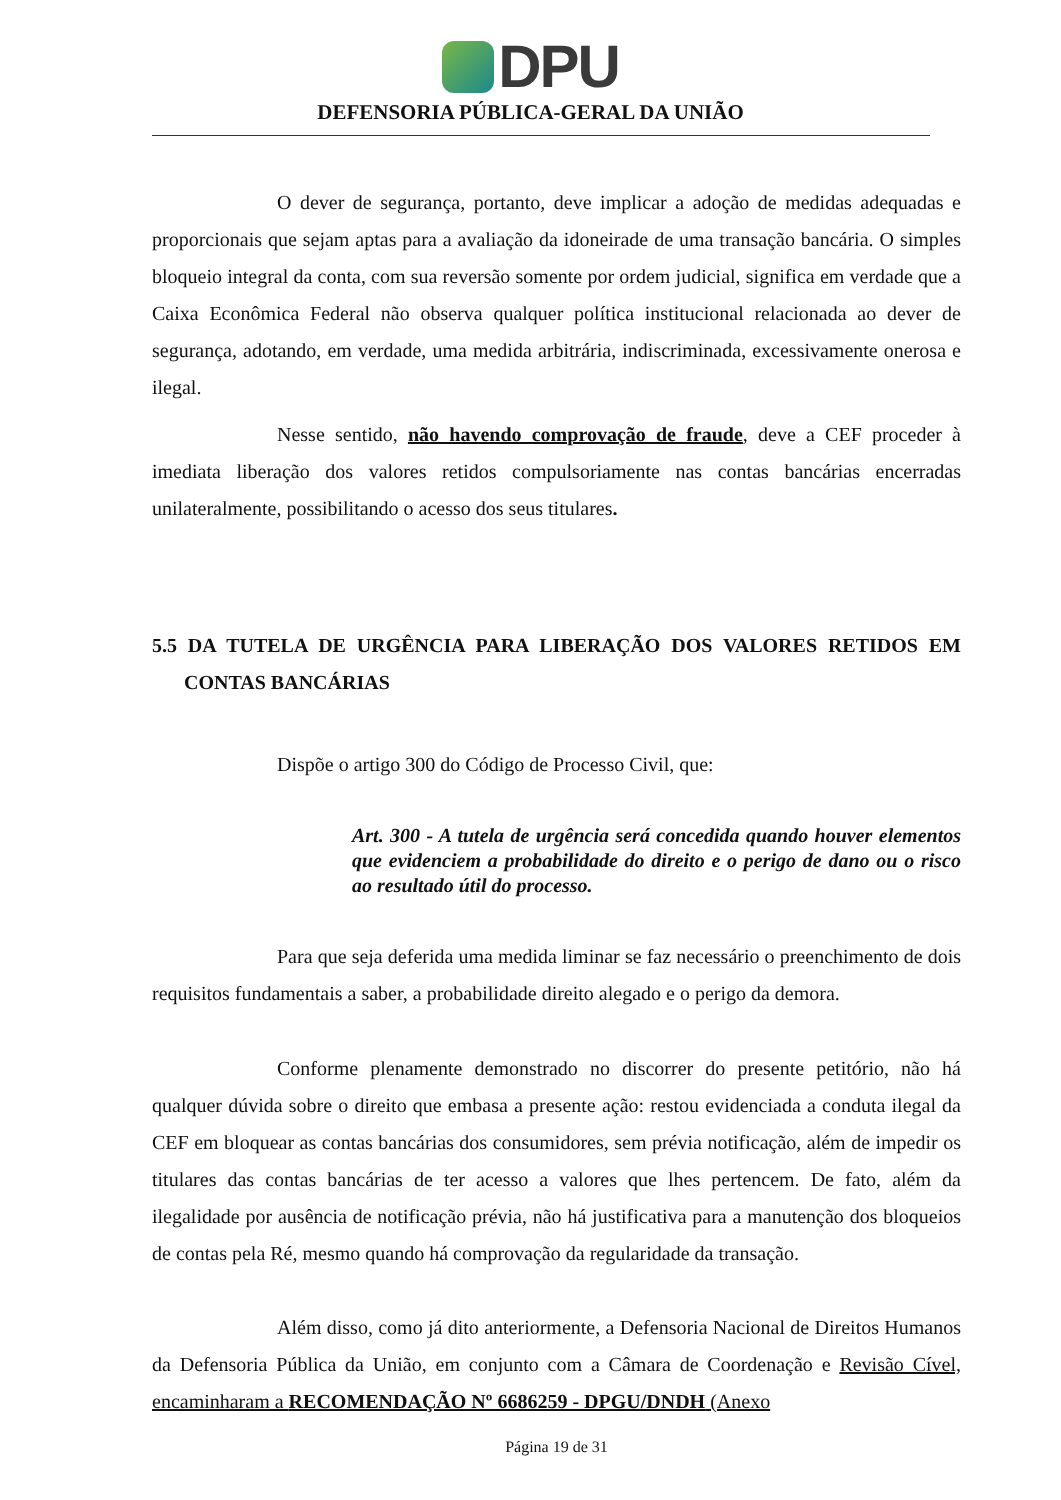DPU
DEFENSORIA PÚBLICA-GERAL DA UNIÃO
O dever de segurança, portanto, deve implicar a adoção de medidas adequadas e proporcionais que sejam aptas para a avaliação da idoneirade de uma transação bancária. O simples bloqueio integral da conta, com sua reversão somente por ordem judicial, significa em verdade que a Caixa Econômica Federal não observa qualquer política institucional relacionada ao dever de segurança, adotando, em verdade, uma medida arbitrária, indiscriminada, excessivamente onerosa e ilegal.
Nesse sentido, não havendo comprovação de fraude, deve a CEF proceder à imediata liberação dos valores retidos compulsoriamente nas contas bancárias encerradas unilateralmente, possibilitando o acesso dos seus titulares.
5.5 DA TUTELA DE URGÊNCIA PARA LIBERAÇÃO DOS VALORES RETIDOS EM CONTAS BANCÁRIAS
Dispõe o artigo 300 do Código de Processo Civil, que:
Art. 300 - A tutela de urgência será concedida quando houver elementos que evidenciem a probabilidade do direito e o perigo de dano ou o risco ao resultado útil do processo.
Para que seja deferida uma medida liminar se faz necessário o preenchimento de dois requisitos fundamentais a saber, a probabilidade direito alegado e o perigo da demora.
Conforme plenamente demonstrado no discorrer do presente petitório, não há qualquer dúvida sobre o direito que embasa a presente ação: restou evidenciada a conduta ilegal da CEF em bloquear as contas bancárias dos consumidores, sem prévia notificação, além de impedir os titulares das contas bancárias de ter acesso a valores que lhes pertencem. De fato, além da ilegalidade por ausência de notificação prévia, não há justificativa para a manutenção dos bloqueios de contas pela Ré, mesmo quando há comprovação da regularidade da transação.
Além disso, como já dito anteriormente, a Defensoria Nacional de Direitos Humanos da Defensoria Pública da União, em conjunto com a Câmara de Coordenação e Revisão Cível, encaminharam a RECOMENDAÇÃO Nº 6686259 - DPGU/DNDH (Anexo
Página 19 de 31